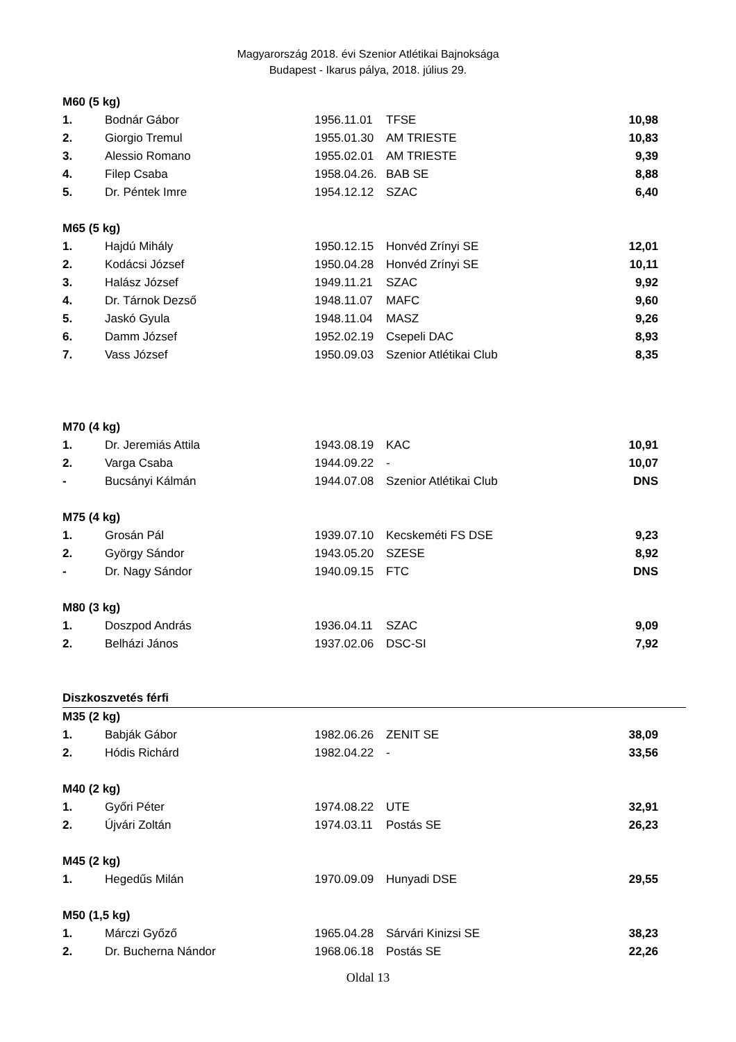Magyarország 2018. évi Szenior Atlétikai Bajnoksága
Budapest - Ikarus pálya, 2018. július 29.
| M60 (5 kg) | | | | |
| 1. | Bodnár Gábor | 1956.11.01 | TFSE | 10,98 |
| 2. | Giorgio Tremul | 1955.01.30 | AM TRIESTE | 10,83 |
| 3. | Alessio Romano | 1955.02.01 | AM TRIESTE | 9,39 |
| 4. | Filep Csaba | 1958.04.26. | BAB SE | 8,88 |
| 5. | Dr. Péntek Imre | 1954.12.12 | SZAC | 6,40 |
| M65 (5 kg) | | | | |
| 1. | Hajdú Mihály | 1950.12.15 | Honvéd Zrínyi SE | 12,01 |
| 2. | Kodácsi József | 1950.04.28 | Honvéd Zrínyi SE | 10,11 |
| 3. | Halász József | 1949.11.21 | SZAC | 9,92 |
| 4. | Dr. Tárnok Dezső | 1948.11.07 | MAFC | 9,60 |
| 5. | Jaskó Gyula | 1948.11.04 | MASZ | 9,26 |
| 6. | Damm József | 1952.02.19 | Csepeli DAC | 8,93 |
| 7. | Vass József | 1950.09.03 | Szenior Atlétikai Club | 8,35 |
| M70 (4 kg) | | | | |
| 1. | Dr. Jeremiás Attila | 1943.08.19 | KAC | 10,91 |
| 2. | Varga Csaba | 1944.09.22 | - | 10,07 |
| - | Bucsányi Kálmán | 1944.07.08 | Szenior Atlétikai Club | DNS |
| M75 (4 kg) | | | | |
| 1. | Grosán Pál | 1939.07.10 | Kecskeméti FS DSE | 9,23 |
| 2. | György Sándor | 1943.05.20 | SZESE | 8,92 |
| - | Dr. Nagy Sándor | 1940.09.15 | FTC | DNS |
| M80 (3 kg) | | | | |
| 1. | Doszpod András | 1936.04.11 | SZAC | 9,09 |
| 2. | Belházi János | 1937.02.06 | DSC-SI | 7,92 |
| Diszkoszvetés férfi | | | | |
| M35 (2 kg) | | | | |
| 1. | Babják Gábor | 1982.06.26 | ZENIT SE | 38,09 |
| 2. | Hódis Richárd | 1982.04.22 | - | 33,56 |
| M40 (2 kg) | | | | |
| 1. | Győri Péter | 1974.08.22 | UTE | 32,91 |
| 2. | Újvári Zoltán | 1974.03.11 | Postás SE | 26,23 |
| M45 (2 kg) | | | | |
| 1. | Hegedűs Milán | 1970.09.09 | Hunyadi DSE | 29,55 |
| M50 (1,5 kg) | | | | |
| 1. | Márczi Győző | 1965.04.28 | Sárvári Kinizsi SE | 38,23 |
| 2. | Dr. Bucherna Nándor | 1968.06.18 | Postás SE | 22,26 |
Oldal 13